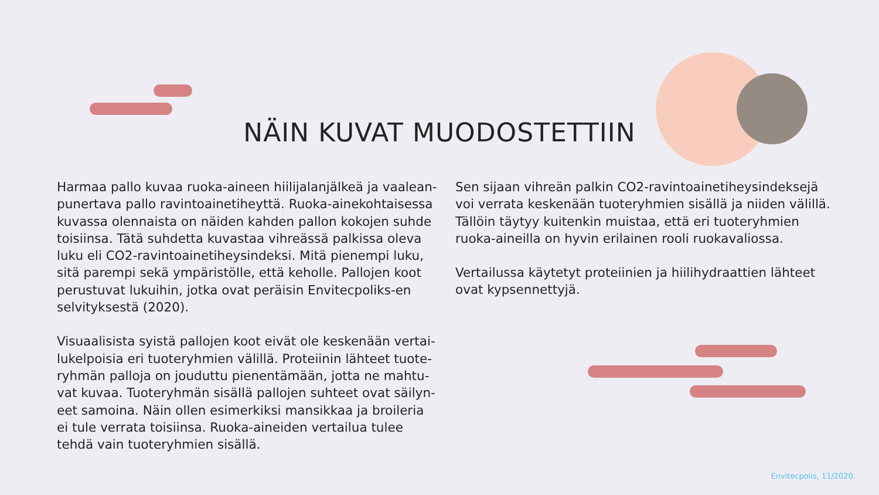NÄIN KUVAT MUODOSTETTIIN
Harmaa pallo kuvaa ruoka-aineen hiilijalanjälkeä ja vaalean-punertava pallo ravintoainetiheyttä. Ruoka-ainekohtaisessa kuvassa olennaista on näiden kahden pallon kokojen suhde toisiinsa. Tätä suhdetta kuvastaa vihreässä palkissa oleva luku eli CO2-ravintoainetiheysindeksi. Mitä pienempi luku, sitä parempi sekä ympäristölle, että keholle. Pallojen koot perustuvat lukuihin, jotka ovat peräisin Envitecpoliks-en selvityksestä (2020).
Visuaalisista syistä pallojen koot eivät ole keskenään vertai-lukelpoisia eri tuoteryhmien välillä. Proteiinin lähteet tuote-ryhmän palloja on jouduttu pienentämään, jotta ne mahtu-vat kuvaa. Tuoteryhmän sisällä pallojen suhteet ovat säilyn-eet samoina. Näin ollen esimerkiksi mansikkaa ja broileria ei tule verrata toisiinsa. Ruoka-aineiden vertailua tulee tehdä vain tuoteryhmien sisällä.
Sen sijaan vihreän palkin CO2-ravintoainetiheysindeksejä voi verrata keskenään tuoteryhmien sisällä ja niiden välillä. Tällöin täytyy kuitenkin muistaa, että eri tuoteryhmien ruoka-aineilla on hyvin erilainen rooli ruokavaliossa.
Vertailussa käytetyt proteiinien ja hiilihydraattien lähteet ovat kypsennettyjä.
Envitecpolis, 11/2020.